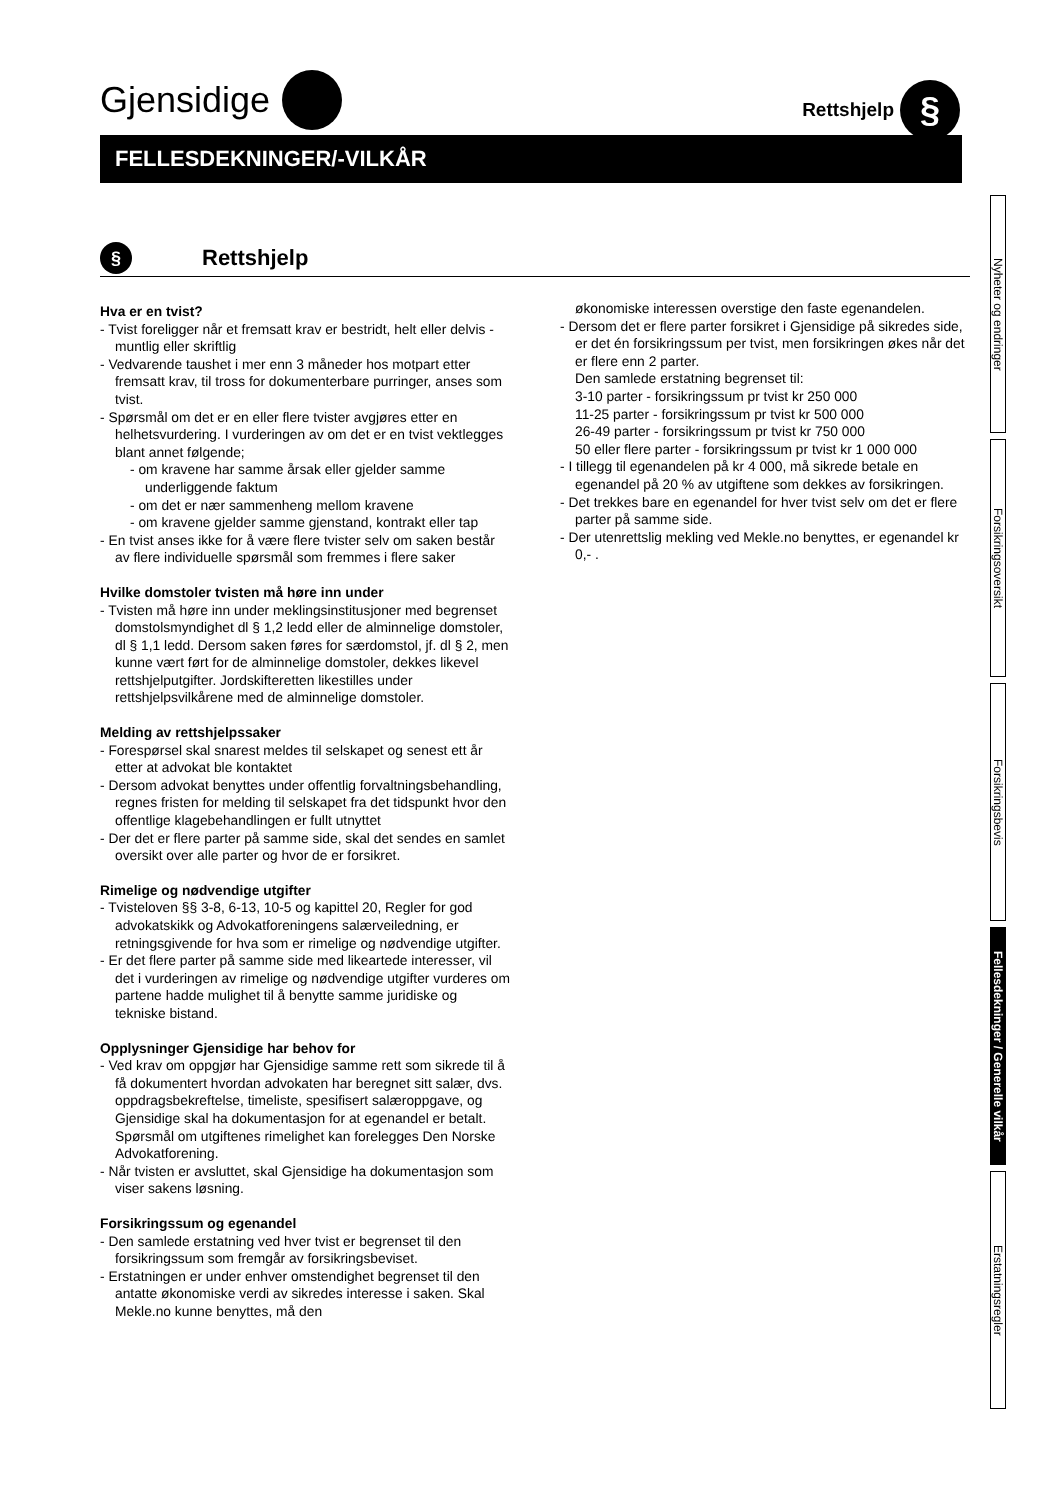Gjensidige
Rettshjelp §
FELLESDEKNINGER/-VILKÅR
§
Rettshjelp
Hva er en tvist?
- Tvist foreligger når et fremsatt krav er bestridt, helt eller delvis - muntlig eller skriftlig
- Vedvarende taushet i mer enn 3 måneder hos motpart etter fremsatt krav, til tross for dokumenterbare purringer, anses som tvist.
- Spørsmål om det er en eller flere tvister avgjøres etter en helhetsvurdering. I vurderingen av om det er en tvist vektlegges blant annet følgende;
- om kravene har samme årsak eller gjelder samme underliggende faktum
- om det er nær sammenheng mellom kravene
- om kravene gjelder samme gjenstand, kontrakt eller tap
- En tvist anses ikke for å være flere tvister selv om saken består av flere individuelle spørsmål som fremmes i flere saker
Hvilke domstoler tvisten må høre inn under
- Tvisten må høre inn under meklingsinstitusjoner med begrenset domstolsmyndighet dl § 1,2 ledd eller de alminnelige domstoler, dl § 1,1 ledd. Dersom saken føres for særdomstol, jf. dl § 2, men kunne vært ført for de alminnelige domstoler, dekkes likevel rettshjelputgifter. Jordskifteretten likestilles under rettshjelpsvilkårene med de alminnelige domstoler.
Melding av rettshjelpssaker
- Forespørsel skal snarest meldes til selskapet og senest ett år etter at advokat ble kontaktet
- Dersom advokat benyttes under offentlig forvaltningsbehandling, regnes fristen for melding til selskapet fra det tidspunkt hvor den offentlige klagebehandlingen er fullt utnyttet
- Der det er flere parter på samme side, skal det sendes en samlet oversikt over alle parter og hvor de er forsikret.
Rimelige og nødvendige utgifter
- Tvisteloven §§ 3-8, 6-13, 10-5 og kapittel 20, Regler for god advokatskikk og Advokatforeningens salærveiledning, er retningsgivende for hva som er rimelige og nødvendige utgifter.
- Er det flere parter på samme side med likeartede interesser, vil det i vurderingen av rimelige og nødvendige utgifter vurderes om partene hadde mulighet til å benytte samme juridiske og tekniske bistand.
Opplysninger Gjensidige har behov for
- Ved krav om oppgjør har Gjensidige samme rett som sikrede til å få dokumentert hvordan advokaten har beregnet sitt salær, dvs. oppdragsbekreftelse, timeliste, spesifisert salæroppgave, og Gjensidige skal ha dokumentasjon for at egenandel er betalt. Spørsmål om utgiftenes rimelighet kan forelegges Den Norske Advokatforening.
- Når tvisten er avsluttet, skal Gjensidige ha dokumentasjon som viser sakens løsning.
Forsikringssum og egenandel
- Den samlede erstatning ved hver tvist er begrenset til den forsikringssum som fremgår av forsikringsbeviset.
- Erstatningen er under enhver omstendighet begrenset til den antatte økonomiske verdi av sikredes interesse i saken. Skal Mekle.no kunne benyttes, må den
økonomiske interessen overstige den faste egenandelen.
- Dersom det er flere parter forsikret i Gjensidige på sikredes side, er det én forsikringssum per tvist, men forsikringen økes når det er flere enn 2 parter.
Den samlede erstatning begrenset til:
3-10 parter - forsikringssum pr tvist kr 250 000
11-25 parter - forsikringssum pr tvist kr 500 000
26-49 parter - forsikringssum pr tvist kr 750 000
50 eller flere parter - forsikringssum pr tvist kr 1 000 000
- I tillegg til egenandelen på kr 4 000, må sikrede betale en egenandel på 20 % av utgiftene som dekkes av forsikringen.
- Det trekkes bare en egenandel for hver tvist selv om det er flere parter på samme side.
- Der utenrettslig mekling ved Mekle.no benyttes, er egenandel kr 0,- .
Nyheter og endringer
Forsikringsoversikt
Forsikringsbevis
Fellesdekninger / Generelle vilkår
Erstatningsregler